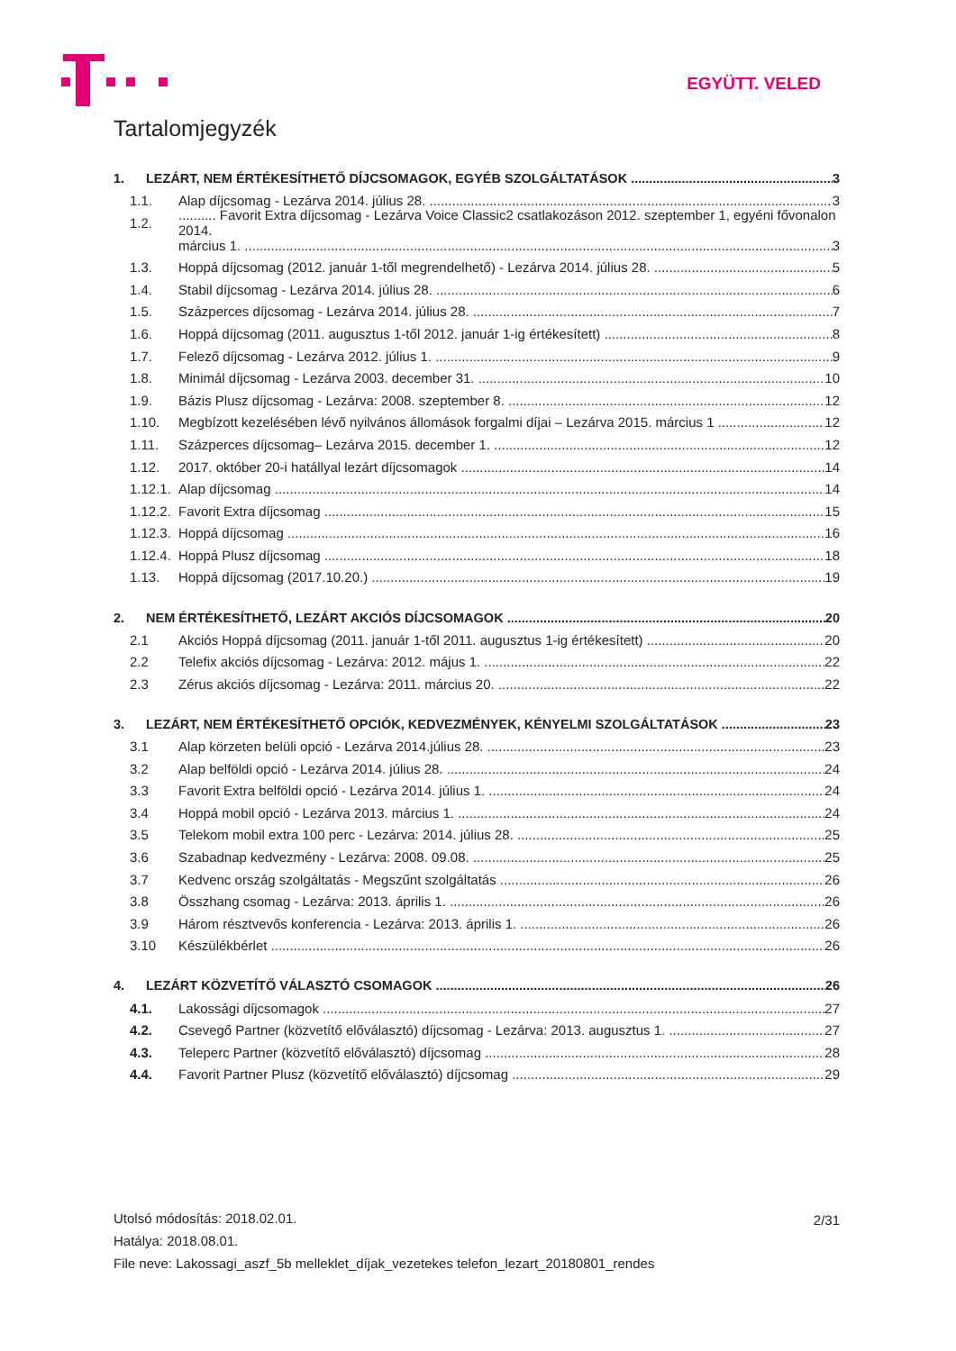EGYÜTT. VELED
Tartalomjegyzék
1. LEZÁRT, NEM ÉRTÉKESÍTHETŐ DÍJCSOMAGOK, EGYÉB SZOLGÁLTATÁSOK 3
1.1. Alap díjcsomag - Lezárva 2014. július 28. 3
1.2........... Favorit Extra díjcsomag - Lezárva Voice Classic2 csatlakozáson 2012. szeptember 1, egyéni fővonalon 2014.
március 1. 3
1.3. Hoppá díjcsomag (2012. január 1-től megrendelhető) - Lezárva 2014. július 28. 5
1.4. Stabil díjcsomag - Lezárva 2014. július 28. 6
1.5. Százperces díjcsomag - Lezárva 2014. július 28. 7
1.6. Hoppá díjcsomag (2011. augusztus 1-től 2012. január 1-ig értékesített) 8
1.7. Felező díjcsomag - Lezárva 2012. július 1. 9
1.8. Minimál díjcsomag - Lezárva 2003. december 31. 10
1.9. Bázis Plusz díjcsomag - Lezárva: 2008. szeptember 8. 12
1.10. Megbízott kezelésében lévő nyilvános állomások forgalmi díjai – Lezárva 2015. március 1 12
1.11. Százperces díjcsomag– Lezárva 2015. december 1. 12
1.12. 2017. október 20-i hatállyal lezárt díjcsomagok 14
1.12.1. Alap díjcsomag 14
1.12.2. Favorit Extra díjcsomag 15
1.12.3. Hoppá díjcsomag 16
1.12.4. Hoppá Plusz díjcsomag 18
1.13. Hoppá díjcsomag (2017.10.20.) 19
2. NEM ÉRTÉKESÍTHETŐ, LEZÁRT AKCIÓS DÍJCSOMAGOK 20
2.1 Akciós Hoppá díjcsomag (2011. január 1-től 2011. augusztus 1-ig értékesített) 20
2.2 Telefix akciós díjcsomag - Lezárva: 2012. május 1. 22
2.3 Zérus akciós díjcsomag - Lezárva: 2011. március 20. 22
3. LEZÁRT, NEM ÉRTÉKESÍTHETŐ OPCIÓK, KEDVEZMÉNYEK, KÉNYELMI SZOLGÁLTATÁSOK 23
3.1 Alap körzeten belüli opció - Lezárva 2014.július 28. 23
3.2 Alap belföldi opció - Lezárva 2014. július 28. 24
3.3 Favorit Extra belföldi opció - Lezárva 2014. július 1. 24
3.4 Hoppá mobil opció - Lezárva 2013. március 1. 24
3.5 Telekom mobil extra 100 perc - Lezárva: 2014. július 28. 25
3.6 Szabadnap kedvezmény - Lezárva: 2008. 09.08. 25
3.7 Kedvenc ország szolgáltatás - Megszűnt szolgáltatás 26
3.8 Összhang csomag - Lezárva: 2013. április 1. 26
3.9 Három résztvevős konferencia - Lezárva: 2013. április 1. 26
3.10 Készülékbérlet 26
4. LEZÁRT KÖZVETÍTŐ VÁLASZTÓ CSOMAGOK 26
4.1. Lakossági díjcsomagok 27
4.2. Csevegő Partner (közvetítő előválasztó) díjcsomag - Lezárva: 2013. augusztus 1. 27
4.3. Teleperc Partner (közvetítő előválasztó) díjcsomag 28
4.4. Favorit Partner Plusz (közvetítő előválasztó) díjcsomag 29
2/31
Utolsó módosítás: 2018.02.01.
Hatálya: 2018.08.01.
File neve: Lakossagi_aszf_5b melleklet_díjak_vezetekes telefon_lezart_20180801_rendes